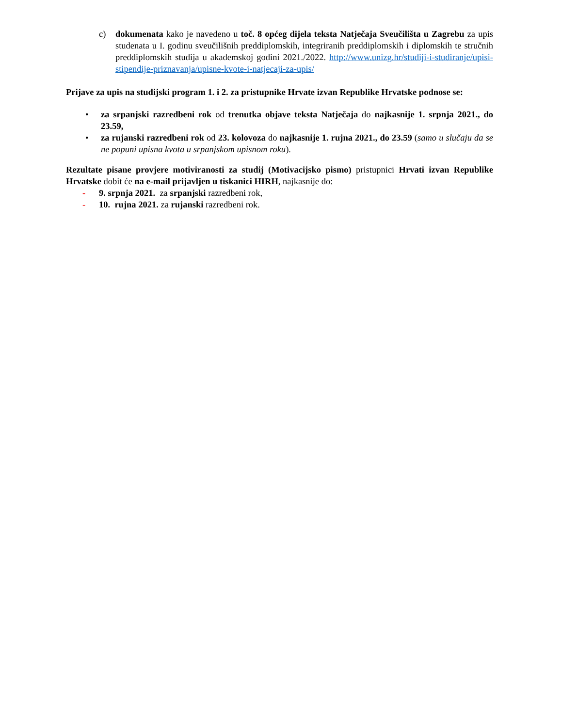c) dokumenata kako je navedeno u toč. 8 općeg dijela teksta Natječaja Sveučilišta u Zagrebu za upis studenata u I. godinu sveučilišnih preddiplomskih, integriranih preddiplomskih i diplomskih te stručnih preddiplomskih studija u akademskoj godini 2021./2022. http://www.unizg.hr/studiji-i-studiranje/upisi-stipendije-priznavanja/upisne-kvote-i-natjecaji-za-upis/
Prijave za upis na studijski program 1. i 2. za pristupnike Hrvate izvan Republike Hrvatske podnose se:
• za srpanjski razredbeni rok od trenutka objave teksta Natječaja do najkasnije 1. srpnja 2021., do 23.59,
• za rujanski razredbeni rok od 23. kolovoza do najkasnije 1. rujna 2021., do 23.59 (samo u slučaju da se ne popuni upisna kvota u srpanjskom upisnom roku).
Rezultate pisane provjere motiviranosti za studij (Motivacijsko pismo) pristupnici Hrvati izvan Republike Hrvatske dobit će na e-mail prijavljen u tiskanici HIRH, najkasnije do:
- 9. srpnja 2021. za srpanjski razredbeni rok,
- 10. rujna 2021. za rujanski razredbeni rok.